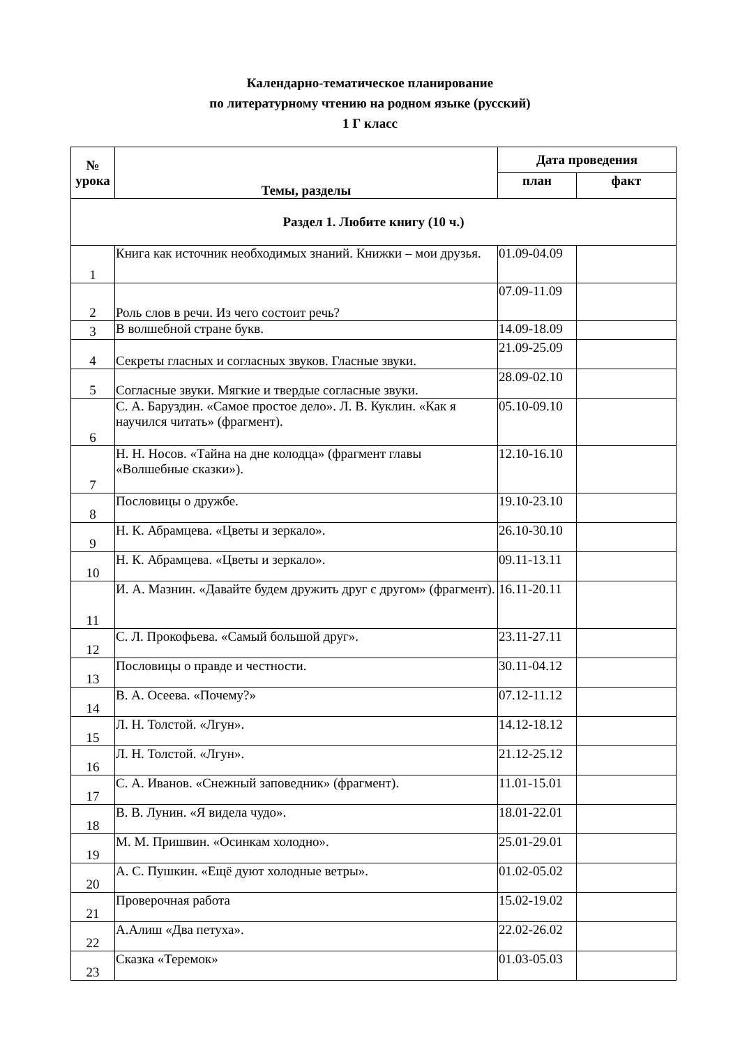Календарно-тематическое планирование
по литературному чтению на родном языке (русский)
1 Г класс
| № урока | Темы, разделы | Дата проведения | |
| --- | --- | --- | --- |
| | | план | факт |
| Раздел 1. Любите книгу (10 ч.) | | | |
| 1 | Книга как источник необходимых знаний. Книжки – мои друзья. | 01.09-04.09 | |
| 2 | Роль слов в речи. Из чего состоит речь? | 07.09-11.09 | |
| 3 | В волшебной стране букв. | 14.09-18.09 | |
| 4 | Секреты гласных и согласных звуков. Гласные звуки. | 21.09-25.09 | |
| 5 | Согласные звуки. Мягкие и твердые согласные звуки. | 28.09-02.10 | |
| 6 | С. А. Баруздин. «Самое простое дело». Л. В. Куклин. «Как я научился читать» (фрагмент). | 05.10-09.10 | |
| 7 | Н. Н. Носов. «Тайна на дне колодца» (фрагмент главы «Волшебные сказки»). | 12.10-16.10 | |
| 8 | Пословицы о дружбе. | 19.10-23.10 | |
| 9 | Н. К. Абрамцева. «Цветы и зеркало». | 26.10-30.10 | |
| 10 | Н. К. Абрамцева. «Цветы и зеркало». | 09.11-13.11 | |
| 11 | И. А. Мазнин. «Давайте будем дружить друг с другом» (фрагмент). | 16.11-20.11 | |
| 12 | С. Л. Прокофьева. «Самый большой друг». | 23.11-27.11 | |
| 13 | Пословицы о правде и честности. | 30.11-04.12 | |
| 14 | В. А. Осеева. «Почему?» | 07.12-11.12 | |
| 15 | Л. Н. Толстой. «Лгун». | 14.12-18.12 | |
| 16 | Л. Н. Толстой. «Лгун». | 21.12-25.12 | |
| 17 | С. А. Иванов. «Снежный заповедник» (фрагмент). | 11.01-15.01 | |
| 18 | В. В. Лунин. «Я видела чудо». | 18.01-22.01 | |
| 19 | М. М. Пришвин. «Осинкам холодно». | 25.01-29.01 | |
| 20 | А. С. Пушкин. «Ещё дуют холодные ветры». | 01.02-05.02 | |
| 21 | Проверочная работа | 15.02-19.02 | |
| 22 | А.Алиш «Два петуха». | 22.02-26.02 | |
| 23 | Сказка «Теремок» | 01.03-05.03 | |